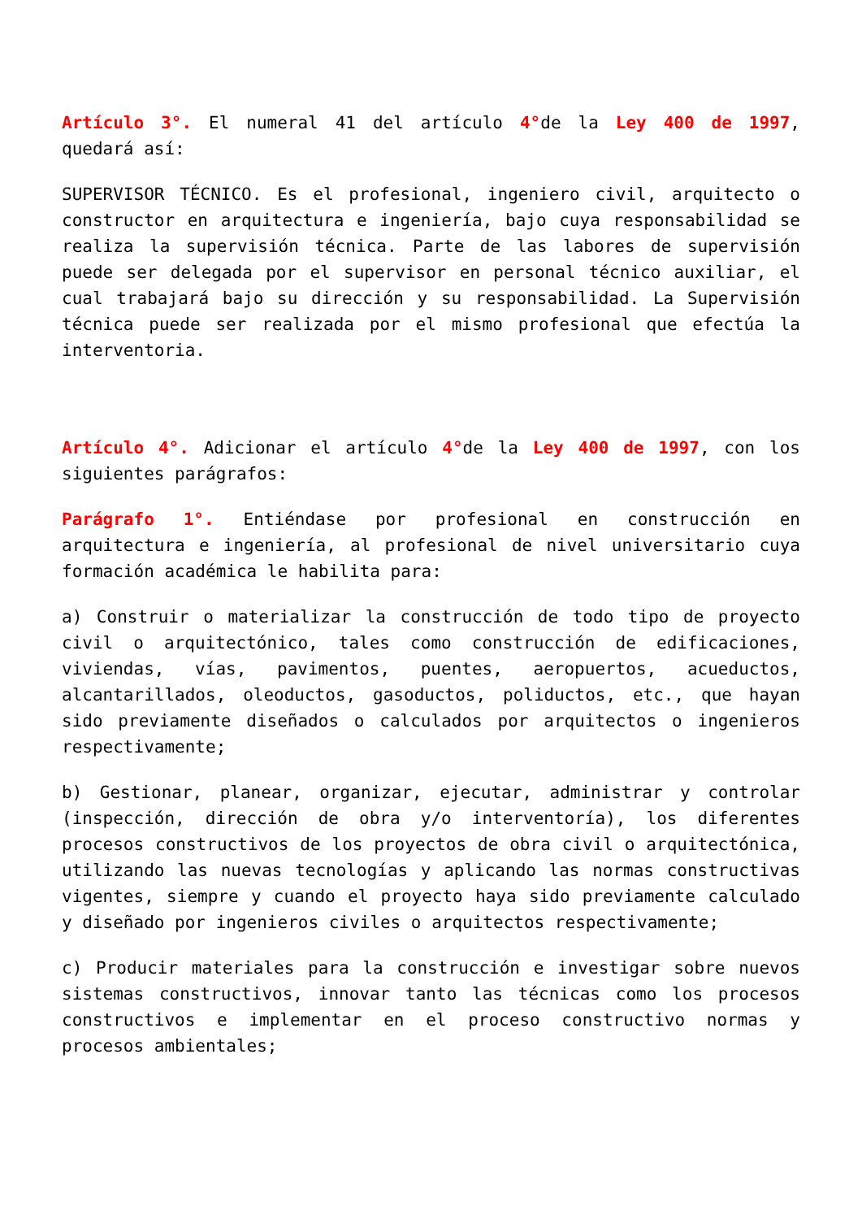Artículo 3°. El numeral 41 del artículo 4°de la Ley 400 de 1997, quedará así:
SUPERVISOR TÉCNICO. Es el profesional, ingeniero civil, arquitecto o constructor en arquitectura e ingeniería, bajo cuya responsabilidad se realiza la supervisión técnica. Parte de las labores de supervisión puede ser delegada por el supervisor en personal técnico auxiliar, el cual trabajará bajo su dirección y su responsabilidad. La Supervisión técnica puede ser realizada por el mismo profesional que efectúa la interventoria.
Artículo 4°. Adicionar el artículo 4°de la Ley 400 de 1997, con los siguientes parágrafos:
Parágrafo 1°. Entiéndase por profesional en construcción en arquitectura e ingeniería, al profesional de nivel universitario cuya formación académica le habilita para:
a) Construir o materializar la construcción de todo tipo de proyecto civil o arquitectónico, tales como construcción de edificaciones, viviendas, vías, pavimentos, puentes, aeropuertos, acueductos, alcantarillados, oleoductos, gasoductos, poliductos, etc., que hayan sido previamente diseñados o calculados por arquitectos o ingenieros respectivamente;
b) Gestionar, planear, organizar, ejecutar, administrar y controlar (inspección, dirección de obra y/o interventoría), los diferentes procesos constructivos de los proyectos de obra civil o arquitectónica, utilizando las nuevas tecnologías y aplicando las normas constructivas vigentes, siempre y cuando el proyecto haya sido previamente calculado y diseñado por ingenieros civiles o arquitectos respectivamente;
c) Producir materiales para la construcción e investigar sobre nuevos sistemas constructivos, innovar tanto las técnicas como los procesos constructivos e implementar en el proceso constructivo normas y procesos ambientales;